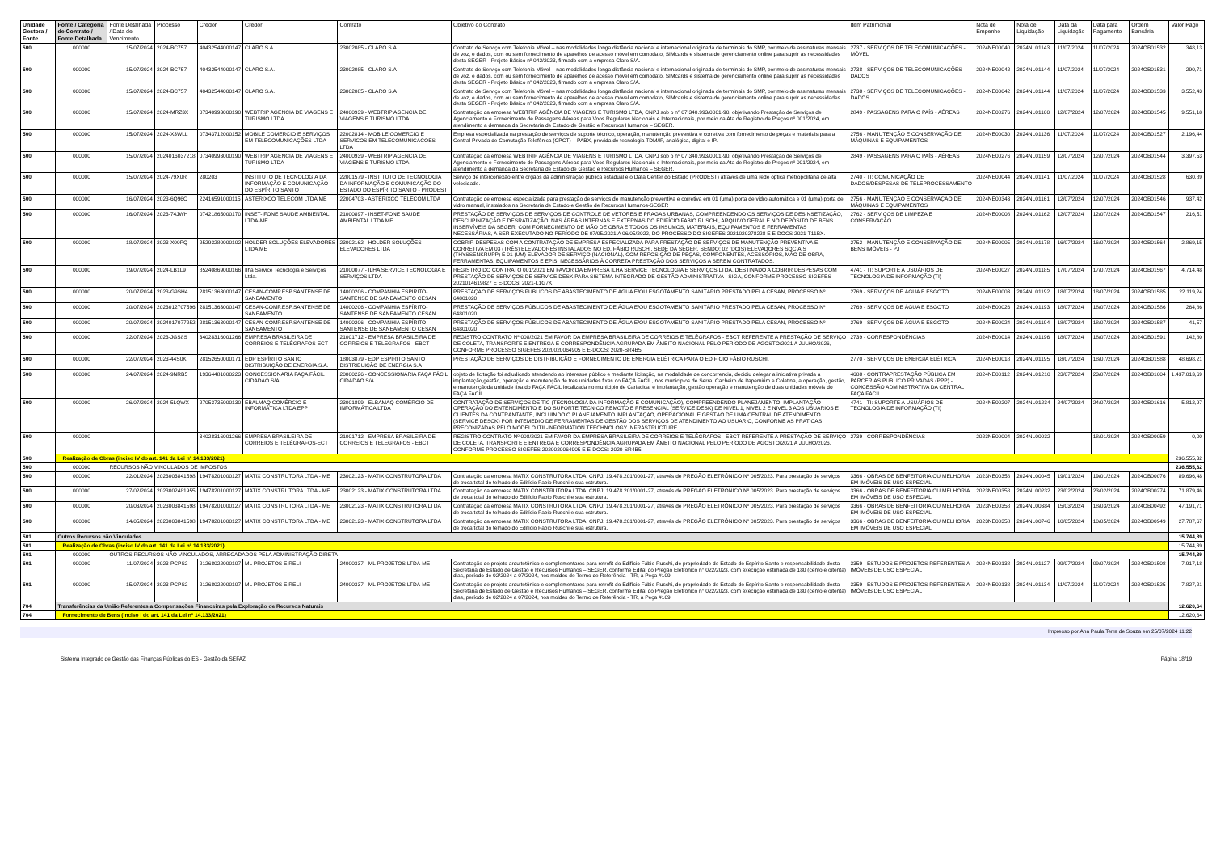| Unidade Gestora / Fonte | Fonte / Categoria de Contrato / Fonte Detalhada | Fonte Detalhada / Data de Vencimento | Processo | Credor | Credor | Contrato | Objetivo do Contrato | Item Patrimonial | Nota de Empenho | Nota de Liquidação | Data da Liquidação | Data para Pagamento | Ordem Bancária | Valor Pago |
| --- | --- | --- | --- | --- | --- | --- | --- | --- | --- | --- | --- | --- | --- | --- |
| 500 | 000000 | 15/07/2024 | 2024-BC757 | 40432544000147 | CLARO S.A. | 23002085 - CLARO S.A | Contrato de Serviço com Telefonia Móvel – nas modalidades longa distância nacional e internacional originada de terminais do SMP, por meio de assinaturas mensais de voz, e dados, com ou sem fornecimento de aparelhos de acesso móvel em comodato, SIMcards e sistema de gerenciamento online para suprir as necessidades desta SEGER - Projeto Básico nº 042/2023, firmado com a empresa Claro S/A. | 2737 - SERVIÇOS DE TELECOMUNICAÇÕES - MÓVEL | 2024NE00040 | 2024NL01143 | 11/07/2024 | 11/07/2024 | 2024OB01532 | 348,13 |
| 500 | 000000 | 15/07/2024 | 2024-BC757 | 40432544000147 | CLARO S.A. | 23002085 - CLARO S.A | Contrato de Serviço com Telefonia Móvel – nas modalidades longa distância nacional e internacional originada de terminais do SMP, por meio de assinaturas mensais de voz, e dados, com ou sem fornecimento de aparelhos de acesso móvel em comodato, SIMcards e sistema de gerenciamento online para suprir as necessidades desta SEGER - Projeto Básico nº 042/2023, firmado com a empresa Claro S/A. | 2738 - SERVIÇOS DE TELECOMUNICAÇÕES - DADOS | 2024NE00042 | 2024NL01144 | 11/07/2024 | 11/07/2024 | 2024OB01531 | 290,71 |
| 500 | 000000 | 15/07/2024 | 2024-BC757 | 40432544000147 | CLARO S.A. | 23002085 - CLARO S.A | Contrato de Serviço com Telefonia Móvel – nas modalidades longa distância nacional e internacional originada de terminais do SMP, por meio de assinaturas mensais de voz, e dados, com ou sem fornecimento de aparelhos de acesso móvel em comodato, SIMcards e sistema de gerenciamento online para suprir as necessidades desta SEGER - Projeto Básico nº 042/2023, firmado com a empresa Claro S/A. | 2738 - SERVIÇOS DE TELECOMUNICAÇÕES - DADOS | 2024NE00042 | 2024NL01144 | 11/07/2024 | 11/07/2024 | 2024OB01533 | 3.552,43 |
| 500 | 000000 | 15/07/2024 | 2024-MRZ3X | 07340993000190 | WEBTRIP AGENCIA DE VIAGENS E TURISMO LTDA | 24000939 - WEBTRIP AGENCIA DE VIAGENS E TURISMO LTDA | Contratação da empresa WEBTRIP AGÊNCIA DE VIAGENS E TURISMO LTDA, CNPJ sob o nº 07.340.993/0001-90, objetivando Prestação de Serviços de Agenciamento e Fornecimento de Passagens Aéreas para Voos Regulares Nacionais e Internacionais, por meio da Ata de Registro de Preços nº 001/2024, em atendimento a demanda da Secretaria de Estado de Gestão e Recursos Humanos – SEGER. | 2849 - PASSAGENS PARA O PAÍS - AÉREAS | 2024NE00276 | 2024NL01160 | 12/07/2024 | 12/07/2024 | 2024OB01545 | 9.551,18 |
| 500 | 000000 | 15/07/2024 | 2024-X3WLL | 07343712000152 | MOBILE COMERCIO E SERVIÇOS EM TELECOMUNICAÇÕES LTDA | 22002814 - MOBILE COMERCIO E SERVICOS EM TELECOMUNICACOES LTDA | Empresa especializada na prestação de serviços de suporte técnico, operação, manutenção preventiva e corretiva com fornecimento de peças e materiais para a Central Privada de Comutação Telefônica (CPCT) – PABX, provida de tecnologia TDM/IP, analógica, digital e IP. | 2756 - MANUTENÇÃO E CONSERVAÇÃO DE MÁQUINAS E EQUIPAMENTOS | 2024NE00030 | 2024NL01136 | 11/07/2024 | 11/07/2024 | 2024OB01527 | 2.196,44 |
| 500 | 000000 | 15/07/2024 | 2024016037218 | 07340993000190 | WEBTRIP AGENCIA DE VIAGENS E TURISMO LTDA | 24000939 - WEBTRIP AGENCIA DE VIAGENS E TURISMO LTDA | Contratação da empresa WEBTRIP AGÊNCIA DE VIAGENS E TURISMO LTDA, CNPJ sob o nº 07.340.993/0001-90, objetivando Prestação de Serviços de Agenciamento e Fornecimento de Passagens Aéreas para Voos Regulares Nacionais e Internacionais, por meio da Ata de Registro de Preços nº 001/2024, em atendimento a demanda da Secretaria de Estado de Gestão e Recursos Humanos – SEGER. | 2849 - PASSAGENS PARA O PAÍS - AÉREAS | 2024NE00276 | 2024NL01159 | 12/07/2024 | 12/07/2024 | 2024OB01544 | 3.397,53 |
| 500 | 000000 | 15/07/2024 | 2024-79X0R | 280203 | INSTITUTO DE TECNOLOGIA DA INFORMAÇÃO E COMUNICAÇÃO DO ESPÍRITO SANTO | 22001579 - INSTITUTO DE TECNOLOGIA DA INFORMAÇÃO E COMUNICAÇÃO DO ESTADO DO ESPÍRITO SANTO - PRODEST | Serviço de interconexão entre órgãos da administração pública estadual e o Data Center do Estado (PRODEST) através de uma rede óptica metropolitana de alta velocidade. | 2740 - TI: COMUNICAÇÃO DE DADOS/DESPESAS DE TELEPROCESSAMENTO | 2024NE00044 | 2024NL01141 | 11/07/2024 | 11/07/2024 | 2024OB01528 | 630,89 |
| 500 | 000000 | 16/07/2024 | 2023-6Q96C | 22416591000115 | ASTERIXCO TELECOM LTDA ME | 22004703 - ASTERIXCO TELECOM LTDA | Contratação de empresa especializada para prestação de serviços de manutenção preventiva e corretiva em 01 (uma) porta de vidro automática e 01 (uma) porta de vidro manual, instalados na Secretaria de Estado e Gestão de Recursos Humanos-SEGER | 2756 - MANUTENÇÃO E CONSERVAÇÃO DE MÁQUINAS E EQUIPAMENTOS | 2024NE00343 | 2024NL01161 | 12/07/2024 | 12/07/2024 | 2024OB01546 | 937,42 |
| 500 | 000000 | 16/07/2024 | 2023-74JWH | 07421865000170 | INSET- FONE SAUDE AMBIENTAL LTDA-ME | 21000897 - INSET-FONE SAUDE AMBIENTAL LTDA ME | PRESTAÇÃO DE SERVIÇOS DE SERVIÇOS DE CONTROLE DE VETORES E PRAGAS URBANAS, COMPREENDENDO OS SERVIÇOS DE DESINSETIZAÇÃO, DESCUPINIZAÇÃO E DESRATIZAÇÃO, NAS ÁREAS INTERNAS E EXTERNAS DO EDIFÍCIO FABIO RUSCHI, ARQUIVO GERAL E NO DEPÓSITO DE BENS INSERVÍVEIS DA SEGER, COM FORNECIMENTO DE MÃO DE OBRA E TODOS OS INSUMOS, MATERIAIS, EQUIPAMENTOS E FERRAMENTAS NECESSÁRIAS, A SER EXECUTADO NO PERÍODO DE 07/05/2021 A 06/05/2022, DO PROCESSO DO SIGEFES 2021020278228 E E-DOCS 2021-T11BX. | 2762 - SERVIÇOS DE LIMPEZA E CONSERVAÇÃO | 2024NE00008 | 2024NL01162 | 12/07/2024 | 12/07/2024 | 2024OB01547 | 216,51 |
| 500 | 000000 | 18/07/2024 | 2023-X00PQ | 25293280000102 | HOLDER SOLUÇÕES ELEVADORES LTDA ME | 23002162 - HOLDER SOLUÇÕES ELEVADORES LTDA | COBRIR DESPESAS COM A CONTRATAÇÃO DE EMPRESA ESPECIALIZADA PARA PRESTAÇÃO DE SERVIÇOS DE MANUTENÇÃO PREVENTIVA E CORRETIVA EM 03 (TRÊS) ELEVADORES INSTALADOS NO ED. FÁBIO RUSCHI, SEDE DA SEGER, SENDO: 02 (DOIS) ELEVADORES SOCIAIS (THYSSENKRUPP) E 01 (UM) ELEVADOR DE SERVIÇO (NACIONAL), COM REPOSIÇÃO DE PEÇAS, COMPONENTES, ACESSÓRIOS, MÃO DE OBRA, FERRAMENTAS, EQUIPAMENTOS E EPIS, NECESSÁRIOS À CORRETA PRESTAÇÃO DOS SERVIÇOS A SEREM CONTRATADOS. | 2752 - MANUTENÇÃO E CONSERVAÇÃO DE BENS IMÓVEIS - PJ | 2024NE00005 | 2024NL01178 | 16/07/2024 | 16/07/2024 | 2024OB01564 | 2.869,15 |
| 500 | 000000 | 19/07/2024 | 2024-LB1L9 | 85240869000166 | Ilha Service Tecnologia e Serviços Ltda. | 21000077 - ILHA SERVICE TECNOLOGIA E SERVIÇOS LTDA | REGISTRO DO CONTRATO 001/2021 EM FAVOR DA EMPRESA ILHA SERVICE TECNOLOGIA E SERVIÇOS LTDA, DESTINADO A COBRIR DESPESAS COM PRESTAÇÃO DE SERVIÇOS DE SERVICE DESK PARA SISTEMA INTEGRADO DE GESTÃO ADMINISTRATIVA - SIGA, CONFORME PROCESSO SIGEFES 2021014619827 E E-DOCS: 2021-L1G7K | 4741 - TI: SUPORTE A USUÁRIOS DE TECNOLOGIA DE INFORMAÇÃO (TI) | 2024NE00027 | 2024NL01185 | 17/07/2024 | 17/07/2024 | 2024OB01567 | 4.714,48 |
| 500 | 000000 | 20/07/2024 | 2023-G9SH4 | 28151363000147 | CESAN-COMP.ESP.SANTENSE DE SANEAMENTO | 14000206 - COMPANHIA ESPÍRITO-SANTENSE DE SANEAMENTO CESAN | PRESTAÇÃO DE SERVIÇOS PÚBLICOS DE ABASTECIMENTO DE ÁGUA E/OU ESGOTAMENTO SANITÁRIO PRESTADO PELA CESAN, PROCESSO Nº 64801020 | 2769 - SERVIÇOS DE ÁGUA E ESGOTO | 2024NE00003 | 2024NL01192 | 18/07/2024 | 18/07/2024 | 2024OB01585 | 22.119,24 |
| 500 | 000000 | 20/07/2024 | 2023012707596 | 28151363000147 | CESAN-COMP.ESP.SANTENSE DE SANEAMENTO | 14000206 - COMPANHIA ESPÍRITO-SANTENSE DE SANEAMENTO CESAN | PRESTAÇÃO DE SERVIÇOS PÚBLICOS DE ABASTECIMENTO DE ÁGUA E/OU ESGOTAMENTO SANITÁRIO PRESTADO PELA CESAN, PROCESSO Nº 64801020 | 2769 - SERVIÇOS DE ÁGUA E ESGOTO | 2024NE00026 | 2024NL01193 | 18/07/2024 | 18/07/2024 | 2024OB01586 | 264,86 |
| 500 | 000000 | 20/07/2024 | 2024017077252 | 28151363000147 | CESAN-COMP.ESP.SANTENSE DE SANEAMENTO | 14000206 - COMPANHIA ESPÍRITO-SANTENSE DE SANEAMENTO CESAN | PRESTAÇÃO DE SERVIÇOS PÚBLICOS DE ABASTECIMENTO DE ÁGUA E/OU ESGOTAMENTO SANITÁRIO PRESTADO PELA CESAN, PROCESSO Nº 64801020 | 2769 - SERVIÇOS DE ÁGUA E ESGOTO | 2024NE00024 | 2024NL01194 | 18/07/2024 | 18/07/2024 | 2024OB01587 | 41,57 |
| 500 | 000000 | 22/07/2024 | 2023-JGS8S | 34028316001266 | EMPRESA BRASILEIRA DE CORREIOS E TELÉGRAFOS-ECT | 21001712 - EMPRESA BRASILEIRA DE CORREIOS E TELEGRAFOS - EBCT | REGISTRO CONTRATO Nº 008/2021 EM FAVOR DA EMPRESA BRASILEIRA DE CORREIOS E TELÉGRAFOS - EBCT REFERENTE A PRESTAÇÃO DE SERVIÇO DE COLETA, TRANSPORTE E ENTREGA E CORRESPONDÊNCIA AGRUPADA EM ÂMBITO NACIONAL PELO PERÍODO DE AGOSTO/2021 A JULHO/2026, CONFORME PROCESSO SIGEFES 2020020064905 E E-DOCS: 2020-SR4B5. | 2739 - CORRESPONDÊNCIAS | 2024NE00014 | 2024NL01196 | 18/07/2024 | 18/07/2024 | 2024OB01591 | 142,80 |
| 500 | 000000 | 22/07/2024 | 2023-44S0K | 28152650000171 | EDP ESPÍRITO SANTO DISTRIBUIÇÃO DE ENERGIA S.A. | 18003879 - EDP ESPIRITO SANTO DISTRIBUIÇÃO DE ENERGIA S.A | PRESTAÇÃO DE SERVIÇOS DE DISTRIBUIÇÃO E FORNECIMENTO DE ENERGIA ELÉTRICA PARA O EDIFICIO FÁBIO RUSCHI. | 2770 - SERVIÇOS DE ENERGIA ELÉTRICA | 2024NE00018 | 2024NL01195 | 18/07/2024 | 18/07/2024 | 2024OB01588 | 48.698,21 |
| 500 | 000000 | 24/07/2024 | 2024-9NRB5 | 19364481000223 | CONCESSIONARIA FAÇA FÁCIL CIDADÃO S/A | 20000226 - CONCESSIONÁRIA FAÇA FÁCIL CIDADÃO S/A | objeto de licitação foi adjudicado atendendo ao interesse público e mediante licitação, na modalidade de concorrencia, decidiu delegar a iniciativa privada a implantação,gestão, operação e manutenção de tres unidades fixas do FAÇA FACIL, nos municipios de Serra, Cacheiro de Itapemirim e Colatina, a operação, gestão, e manutençãoda unidade fixa do FAÇA FACIL localizada no municipio de Cariacica, e implantação, gestão,operação e manutenção de duas unidades móveis do FAÇA FACIL. | 4608 - CONTRAPRESTAÇÃO PÚBLICA EM PARCERIAS PÚBLICO PRIVADAS (PPP) - CONCESSÃO ADMINISTRATIVA DA CENTRAL FAÇA FÁCIL | 2024NE00112 | 2024NL01210 | 23/07/2024 | 23/07/2024 | 2024OB01604 | 1.437.013,69 |
| 500 | 000000 | 26/07/2024 | 2024-5LQWX | 27053735000130 | EBALMAQ COMÉRCIO E INFORMÁTICA LTDA EPP | 23001899 - ELBAMAQ COMÉRCIO DE INFORMÁTICA LTDA | CONTRATAÇÃO DE SERVIÇOS DE TIC (TECNOLOGIA DA INFORMAÇÃO E COMUNICAÇÃO), COMPREENDENDO PLANEJAMENTO, IMPLANTAÇÃO OPERAÇÃO DO ENTENDIMENTO E DO SUPORTE TECNICO REMOTO E PRESENCIAL (SERVICE DESK) DE NIVEL 1, NIVEL 2 E NIVEL 3 AOS USUARIOS E CLIENTES DA CONTRANTANTE, INCLUINDO O PLANEJAMENTO IMPLANTAÇÃO, OPERACIONAL E GESTÃO DE UMA CENTRAL DE ATENDIMENTO (SERVICE DESCK) POR INTEMEDIO DE FERRAMENTAS DE GESTÃO DOS SERVIÇOS DE ATENDIMENTO AO USUARIO, CONFORME AS PRATICAS PRECONIZADAS PELO MODELO ITIL-INFORMATION TEECHNOLOGY INFRASTRUCTURE. | 4741 - TI: SUPORTE A USUÁRIOS DE TECNOLOGIA DE INFORMAÇÃO (TI) | 2024NE00207 | 2024NL01234 | 24/07/2024 | 24/07/2024 | 2024OB01616 | 5.812,97 |
| 500 | 000000 | - | - | 34028316001266 | EMPRESA BRASILEIRA DE CORREIOS E TELÉGRAFOS-ECT | 21001712 - EMPRESA BRASILEIRA DE CORREIOS E TELEGRAFOS - EBCT | REGISTRO CONTRATO Nº 008/2021 EM FAVOR DA EMPRESA BRASILEIRA DE CORREIOS E TELÉGRAFOS - EBCT REFERENTE A PRESTAÇÃO DE SERVIÇO DE COLETA, TRANSPORTE E ENTREGA E CORRESPONDÊNCIA AGRUPADA EM ÂMBITO NACIONAL PELO PERÍODO DE AGOSTO/2021 A JULHO/2026, CONFORME PROCESSO SIGEFES 2020020064905 E E-DOCS: 2020-SR4B5. | 2739 - CORRESPONDÊNCIAS | 2023NE00004 | 2024NL00032 | - | 18/01/2024 | 2024OB00059 | 0,00 |
| 500 | Realização de Obras (inciso IV do art. 141 da Lei nº 14.133/2021) | | | | | | | | | | | | | 236.555,32 |
| 500 | 000000 | RECURSOS NÃO VINCULADOS DE IMPOSTOS | | | | | | | | | | | | 236.555,32 |
| 500 | 000000 | 22/01/2024 | 2023003841598 | 19478201000127 | MATIX CONSTRUTORA LTDA - ME | 23002123 - MATIX CONSTRUTORA LTDA | Contratação da empresa MATIX CONSTRUTORA LTDA, CNPJ: 19.478.201/0001-27, através de PREGÃO ELETRÔNICO Nº 005/2023. Para prestação de serviços de troca total do telhado do Edifício Fabio Ruschi e sua estrutura. | 3366 - OBRAS DE BENFEITORIA OU MELHORIA EM IMÓVEIS DE USO ESPECIAL | 2023NE00358 | 2024NL00045 | 19/01/2024 | 19/01/2024 | 2024OB00076 | 89.696,48 |
| 500 | 000000 | 27/02/2024 | 2023002481955 | 19478201000127 | MATIX CONSTRUTORA LTDA - ME | 23002123 - MATIX CONSTRUTORA LTDA | Contratação da empresa MATIX CONSTRUTORA LTDA, CNPJ: 19.478.201/0001-27, através de PREGÃO ELETRÔNICO Nº 005/2023. Para prestação de serviços de troca total do telhado do Edifício Fabio Ruschi e sua estrutura. | 3366 - OBRAS DE BENFEITORIA OU MELHORIA EM IMÓVEIS DE USO ESPECIAL | 2023NE00358 | 2024NL00232 | 23/02/2024 | 23/02/2024 | 2024OB00274 | 71.879,46 |
| 500 | 000000 | 20/03/2024 | 2023003841598 | 19478201000127 | MATIX CONSTRUTORA LTDA - ME | 23002123 - MATIX CONSTRUTORA LTDA | Contratação da empresa MATIX CONSTRUTORA LTDA, CNPJ: 19.478.201/0001-27, através de PREGÃO ELETRÔNICO Nº 005/2023. Para prestação de serviços de troca total do telhado do Edifício Fabio Ruschi e sua estrutura. | 3366 - OBRAS DE BENFEITORIA OU MELHORIA EM IMÓVEIS DE USO ESPECIAL | 2023NE00358 | 2024NL00384 | 15/03/2024 | 18/03/2024 | 2024OB00492 | 47.191,71 |
| 500 | 000000 | 14/05/2024 | 2023003841598 | 19478201000127 | MATIX CONSTRUTORA LTDA - ME | 23002123 - MATIX CONSTRUTORA LTDA | Contratação da empresa MATIX CONSTRUTORA LTDA, CNPJ: 19.478.201/0001-27, através de PREGÃO ELETRÔNICO Nº 005/2023. Para prestação de serviços de troca total do telhado do Edifício Fabio Ruschi e sua estrutura. | 3366 - OBRAS DE BENFEITORIA OU MELHORIA EM IMÓVEIS DE USO ESPECIAL | 2023NE00358 | 2024NL00746 | 10/05/2024 | 10/05/2024 | 2024OB00949 | 27.787,67 |
| 501 | Outros Recursos não Vinculados | | | | | | | | | | | | | 15.744,39 |
| 501 | Realização de Obras (inciso IV do art. 141 da Lei nº 14.133/2021) | | | | | | | | | | | | | 15.744,39 |
| 501 | 000000 | OUTROS RECURSOS NÃO VINCULADOS, ARRECADADOS PELA ADMINISTRAÇÃO DIRETA | | | | | | | | | | | | 15.744,39 |
| 501 | 000000 | 11/07/2024 | 2023-PCPS2 | 21268022000107 | ML PROJETOS EIRELI | 24000337 - ML PROJETOS LTDA-ME | Contratação de projeto arquitetônico e complementares para retrofit do Edifício Fábio Ruschi, de propriedade do Estado do Espírito Santo e responsabilidade desta Secretaria de Estado de Gestão e Recursos Humanos – SEGER, conforme Edital do Pregão Eletrônico n° 022/2023, com execução estimada de 180 (cento e oitenta) dias, período de 02/2024 a 07/2024, nos moldes do Termo de Referência - TR, à Peça #109. | 3359 - ESTUDOS E PROJETOS REFERENTES A IMÓVEIS DE USO ESPECIAL | 2024NE00138 | 2024NL01127 | 09/07/2024 | 09/07/2024 | 2024OB01508 | 7.917,18 |
| 501 | 000000 | 15/07/2024 | 2023-PCPS2 | 21268022000107 | ML PROJETOS EIRELI | 24000337 - ML PROJETOS LTDA-ME | Contratação de projeto arquitetônico e complementares para retrofit do Edifício Fábio Ruschi, de propriedade do Estado do Espírito Santo e responsabilidade desta Secretaria de Estado de Gestão e Recursos Humanos – SEGER, conforme Edital do Pregão Eletrônico n° 022/2023, com execução estimada de 180 (cento e oitenta) dias, período de 02/2024 a 07/2024, nos moldes do Termo de Referência - TR, à Peça #109. | 3359 - ESTUDOS E PROJETOS REFERENTES A IMÓVEIS DE USO ESPECIAL | 2024NE00138 | 2024NL01134 | 11/07/2024 | 11/07/2024 | 2024OB01525 | 7.827,21 |
| 704 | Transferências da União Referentes a Compensações Financeiras pela Exploração de Recursos Naturais | | | | | | | | | | | | | 12.620,64 |
| 704 | Fornecimento de Bens (inciso I do art. 141 da Lei nº 14.133/2021) | | | | | | | | | | | | | 12.620,64 |
Impresso por Ana Paula Terra de Souza em 25/07/2024 11:22
Sistema Integrado de Gestão das Finanças Públicas do ES - Gestão da SEFAZ Página 18/19